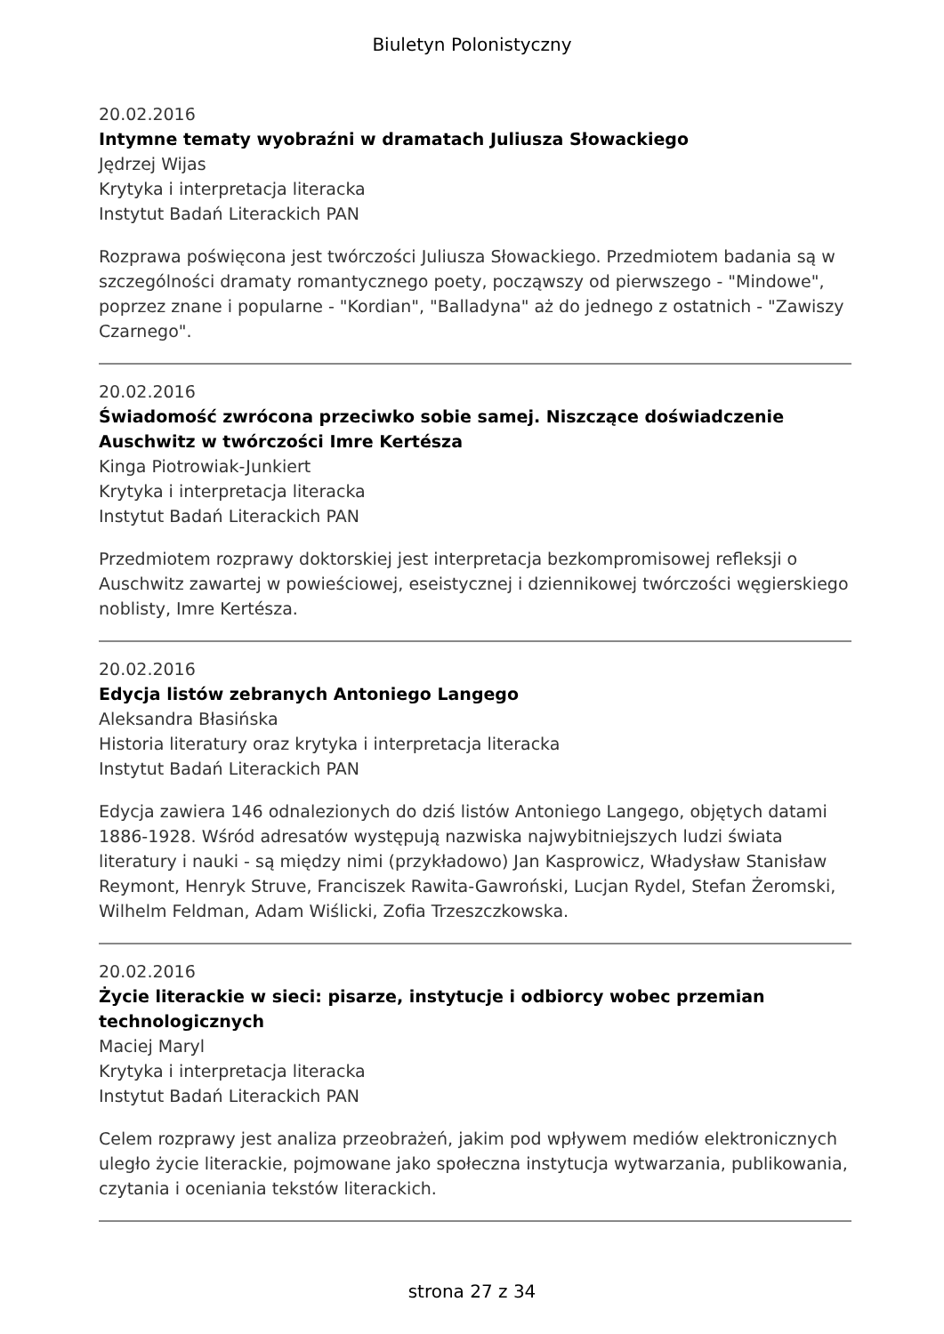Biuletyn Polonistyczny
20.02.2016
Intymne tematy wyobraźni w dramatach Juliusza Słowackiego
Jędrzej Wijas
Krytyka i interpretacja literacka
Instytut Badań Literackich PAN
Rozprawa poświęcona jest twórczości Juliusza Słowackiego. Przedmiotem badania są w szczególności dramaty romantycznego poety, począwszy od pierwszego - "Mindowe", poprzez znane i popularne - "Kordian", "Balladyna" aż do jednego z ostatnich - "Zawiszy Czarnego".
20.02.2016
Świadomość zwrócona przeciwko sobie samej. Niszczące doświadczenie Auschwitz w twórczości Imre Kertésza
Kinga Piotrowiak-Junkiert
Krytyka i interpretacja literacka
Instytut Badań Literackich PAN
Przedmiotem rozprawy doktorskiej jest interpretacja bezkompromisowej refleksji o Auschwitz zawartej w powieściowej, eseistycznej i dziennikowej twórczości węgierskiego noblisty, Imre Kertésza.
20.02.2016
Edycja listów zebranych Antoniego Langego
Aleksandra Błasińska
Historia literatury oraz krytyka i interpretacja literacka
Instytut Badań Literackich PAN
Edycja zawiera 146 odnalezionych do dziś listów Antoniego Langego, objętych datami 1886-1928. Wśród adresatów występują nazwiska najwybitniejszych ludzi świata literatury i nauki - są między nimi (przykładowo) Jan Kasprowicz, Władysław Stanisław Reymont, Henryk Struve, Franciszek Rawita-Gawroński, Lucjan Rydel, Stefan Żeromski, Wilhelm Feldman, Adam Wiślicki, Zofia Trzeszczkowska.
20.02.2016
Życie literackie w sieci: pisarze, instytucje i odbiorcy wobec przemian technologicznych
Maciej Maryl
Krytyka i interpretacja literacka
Instytut Badań Literackich PAN
Celem rozprawy jest analiza przeobrażeń, jakim pod wpływem mediów elektronicznych uległo życie literackie, pojmowane jako społeczna instytucja wytwarzania, publikowania, czytania i oceniania tekstów literackich.
strona 27 z 34